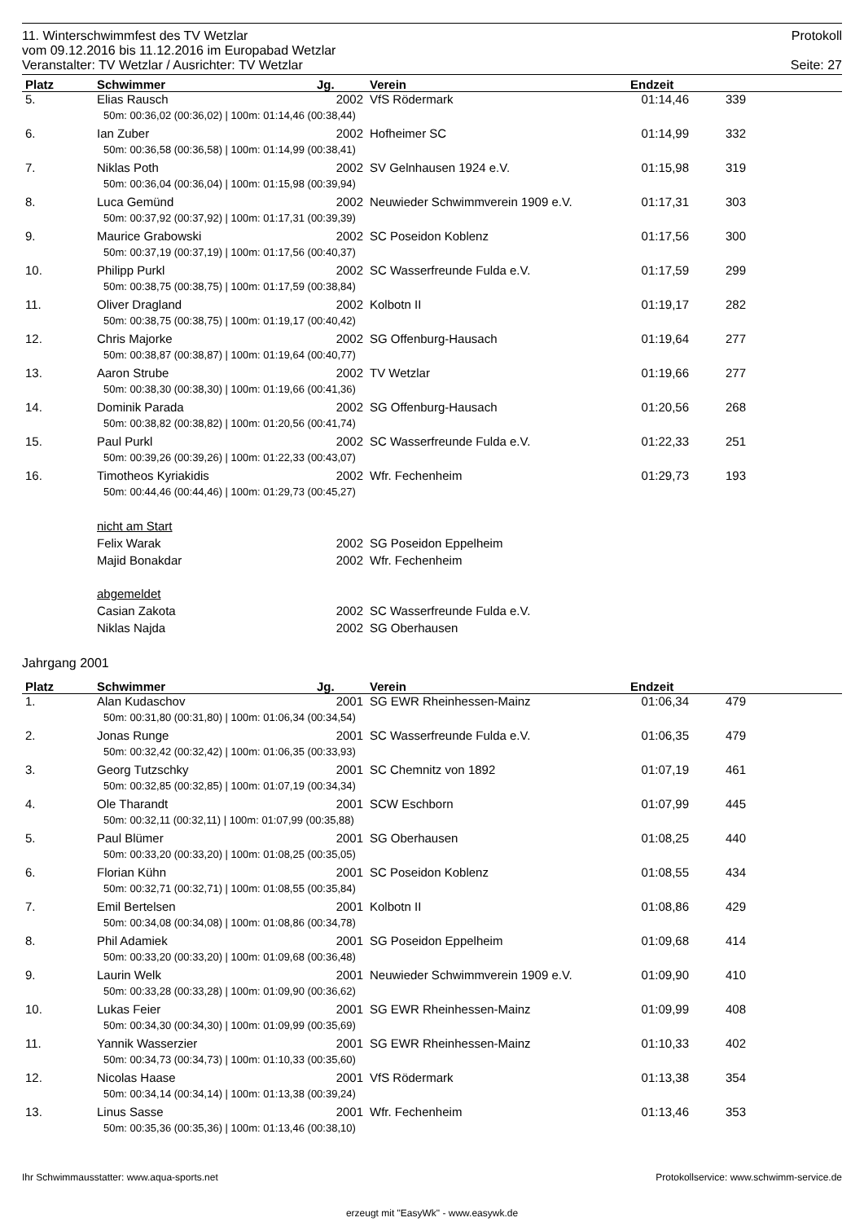11. Winterschwimmfest des TV Wetzlar Protokoll
vom 09.12.2016 bis 11.12.2016 im Europabad Wetzlar
Veranstalter: TV Wetzlar / Ausrichter: TV Wetzlar Seite: 27
| Platz | Schwimmer | Jg. | Verein | Endzeit | | |
| --- | --- | --- | --- | --- | --- | --- |
| 5. | Elias Rausch | 2002 | VfS Rödermark | 01:14,46 | 339 | |
| | 50m: 00:36,02 (00:36,02) / 100m: 01:14,46 (00:38,44) | | | | | |
| 6. | Ian Zuber | 2002 | Hofheimer SC | 01:14,99 | 332 | |
| | 50m: 00:36,58 (00:36,58) / 100m: 01:14,99 (00:38,41) | | | | | |
| 7. | Niklas Poth | 2002 | SV Gelnhausen 1924 e.V. | 01:15,98 | 319 | |
| | 50m: 00:36,04 (00:36,04) / 100m: 01:15,98 (00:39,94) | | | | | |
| 8. | Luca Gemünd | 2002 | Neuwieder Schwimmverein 1909 e.V. | 01:17,31 | 303 | |
| | 50m: 00:37,92 (00:37,92) / 100m: 01:17,31 (00:39,39) | | | | | |
| 9. | Maurice Grabowski | 2002 | SC Poseidon Koblenz | 01:17,56 | 300 | |
| | 50m: 00:37,19 (00:37,19) / 100m: 01:17,56 (00:40,37) | | | | | |
| 10. | Philipp Purkl | 2002 | SC Wasserfreunde Fulda e.V. | 01:17,59 | 299 | |
| | 50m: 00:38,75 (00:38,75) / 100m: 01:17,59 (00:38,84) | | | | | |
| 11. | Oliver Dragland | 2002 | Kolbotn II | 01:19,17 | 282 | |
| | 50m: 00:38,75 (00:38,75) / 100m: 01:19,17 (00:40,42) | | | | | |
| 12. | Chris Majorke | 2002 | SG Offenburg-Hausach | 01:19,64 | 277 | |
| | 50m: 00:38,87 (00:38,87) / 100m: 01:19,64 (00:40,77) | | | | | |
| 13. | Aaron Strube | 2002 | TV Wetzlar | 01:19,66 | 277 | |
| | 50m: 00:38,30 (00:38,30) / 100m: 01:19,66 (00:41,36) | | | | | |
| 14. | Dominik Parada | 2002 | SG Offenburg-Hausach | 01:20,56 | 268 | |
| | 50m: 00:38,82 (00:38,82) / 100m: 01:20,56 (00:41,74) | | | | | |
| 15. | Paul Purkl | 2002 | SC Wasserfreunde Fulda e.V. | 01:22,33 | 251 | |
| | 50m: 00:39,26 (00:39,26) / 100m: 01:22,33 (00:43,07) | | | | | |
| 16. | Timotheos Kyriakidis | 2002 | Wfr. Fechenheim | 01:29,73 | 193 | |
| | 50m: 00:44,46 (00:44,46) / 100m: 01:29,73 (00:45,27) | | | | | |
| | nicht am Start | | | | | |
| | Felix Warak | 2002 | SG Poseidon Eppelheim | | | |
| | Majid Bonakdar | 2002 | Wfr. Fechenheim | | | |
| | abgemeldet | | | | | |
| | Casian Zakota | 2002 | SC Wasserfreunde Fulda e.V. | | | |
| | Niklas Najda | 2002 | SG Oberhausen | | | |
Jahrgang 2001
| Platz | Schwimmer | Jg. | Verein | Endzeit | | |
| --- | --- | --- | --- | --- | --- | --- |
| 1. | Alan Kudaschov | 2001 | SG EWR Rheinhessen-Mainz | 01:06,34 | 479 | |
| | 50m: 00:31,80 (00:31,80) / 100m: 01:06,34 (00:34,54) | | | | | |
| 2. | Jonas Runge | 2001 | SC Wasserfreunde Fulda e.V. | 01:06,35 | 479 | |
| | 50m: 00:32,42 (00:32,42) / 100m: 01:06,35 (00:33,93) | | | | | |
| 3. | Georg Tutzschky | 2001 | SC Chemnitz von 1892 | 01:07,19 | 461 | |
| | 50m: 00:32,85 (00:32,85) / 100m: 01:07,19 (00:34,34) | | | | | |
| 4. | Ole Tharandt | 2001 | SCW Eschborn | 01:07,99 | 445 | |
| | 50m: 00:32,11 (00:32,11) / 100m: 01:07,99 (00:35,88) | | | | | |
| 5. | Paul Blümer | 2001 | SG Oberhausen | 01:08,25 | 440 | |
| | 50m: 00:33,20 (00:33,20) / 100m: 01:08,25 (00:35,05) | | | | | |
| 6. | Florian Kühn | 2001 | SC Poseidon Koblenz | 01:08,55 | 434 | |
| | 50m: 00:32,71 (00:32,71) / 100m: 01:08,55 (00:35,84) | | | | | |
| 7. | Emil Bertelsen | 2001 | Kolbotn II | 01:08,86 | 429 | |
| | 50m: 00:34,08 (00:34,08) / 100m: 01:08,86 (00:34,78) | | | | | |
| 8. | Phil Adamiek | 2001 | SG Poseidon Eppelheim | 01:09,68 | 414 | |
| | 50m: 00:33,20 (00:33,20) / 100m: 01:09,68 (00:36,48) | | | | | |
| 9. | Laurin Welk | 2001 | Neuwieder Schwimmverein 1909 e.V. | 01:09,90 | 410 | |
| | 50m: 00:33,28 (00:33,28) / 100m: 01:09,90 (00:36,62) | | | | | |
| 10. | Lukas Feier | 2001 | SG EWR Rheinhessen-Mainz | 01:09,99 | 408 | |
| | 50m: 00:34,30 (00:34,30) / 100m: 01:09,99 (00:35,69) | | | | | |
| 11. | Yannik Wasserzier | 2001 | SG EWR Rheinhessen-Mainz | 01:10,33 | 402 | |
| | 50m: 00:34,73 (00:34,73) / 100m: 01:10,33 (00:35,60) | | | | | |
| 12. | Nicolas Haase | 2001 | VfS Rödermark | 01:13,38 | 354 | |
| | 50m: 00:34,14 (00:34,14) / 100m: 01:13,38 (00:39,24) | | | | | |
| 13. | Linus Sasse | 2001 | Wfr. Fechenheim | 01:13,46 | 353 | |
| | 50m: 00:35,36 (00:35,36) / 100m: 01:13,46 (00:38,10) | | | | | |
Ihr Schwimmausstatter: www.aqua-sports.net Protokollservice: www.schwimm-service.de
erzeugt mit "EasyWk" - www.easywk.de